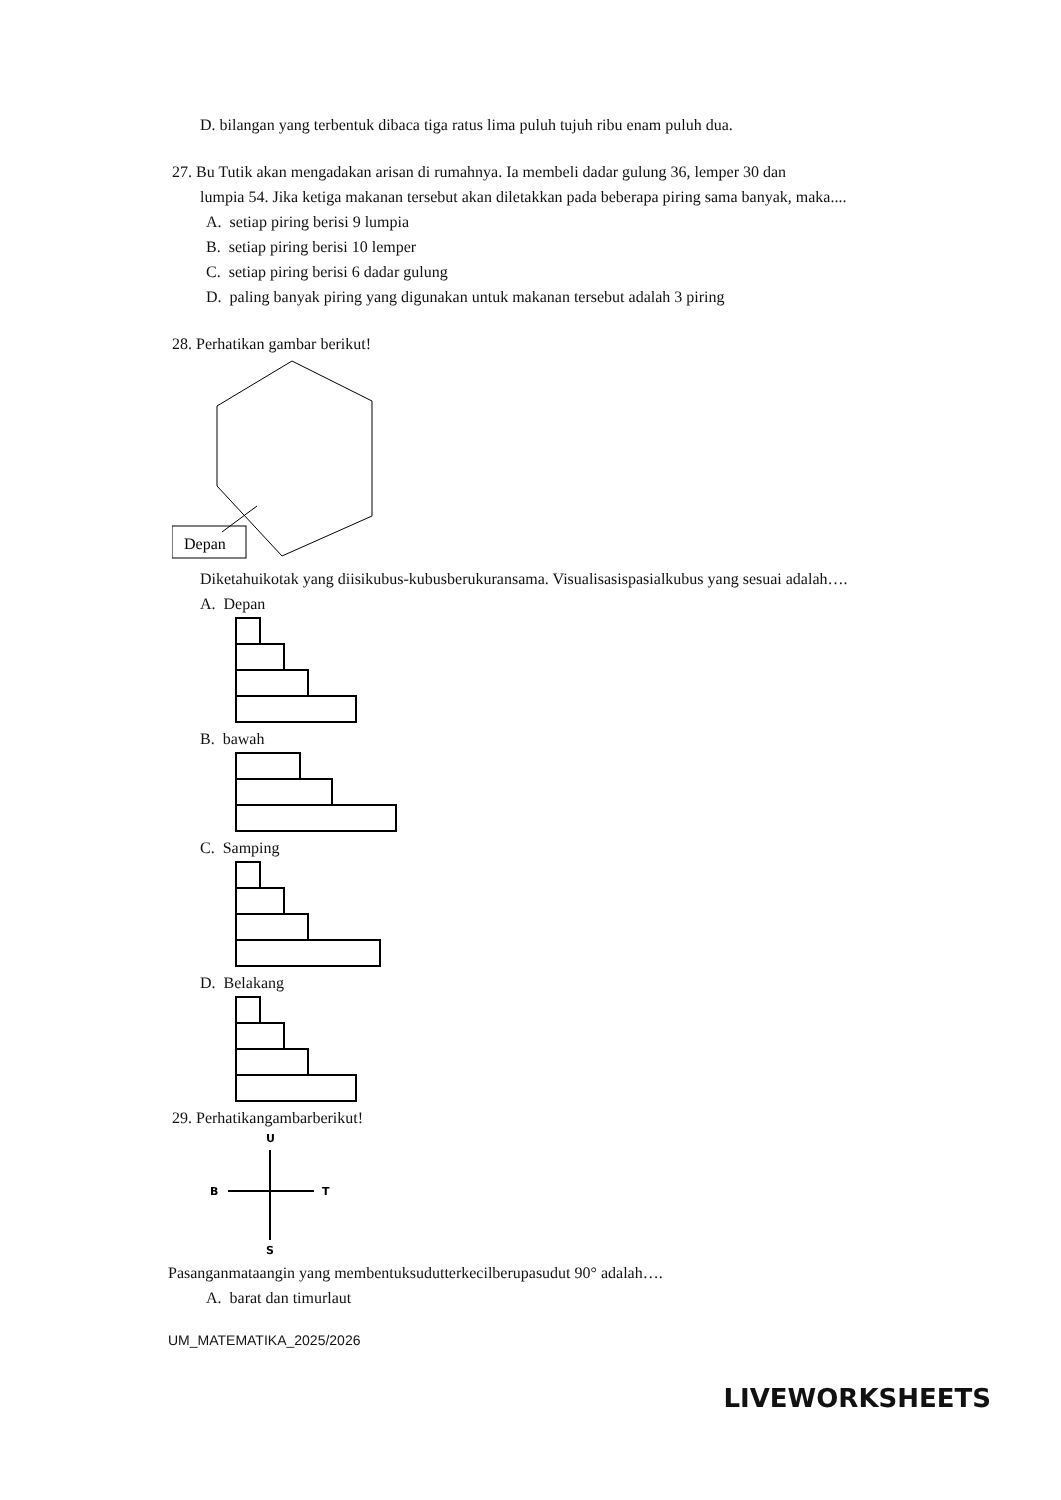D. bilangan yang terbentuk dibaca tiga ratus lima puluh tujuh ribu enam puluh dua.
27. Bu Tutik akan mengadakan arisan di rumahnya. Ia membeli dadar gulung 36, lemper 30 dan
lumpia 54. Jika ketiga makanan tersebut akan diletakkan pada beberapa piring sama banyak, maka....
A. setiap piring berisi 9 lumpia
B. setiap piring berisi 10 lemper
C. setiap piring berisi 6 dadar gulung
D. paling banyak piring yang digunakan untuk makanan tersebut adalah 3 piring
28. Perhatikan gambar berikut!
Depan
Diketahuikotak yang diisikubus-kubusberukuransama. Visualisasispasialkubus yang sesuai adalah….
A. Depan
B. bawah
C. Samping
D. Belakang
29. Perhatikangambarberikut!
U
B
T
S
Pasanganmataangin yang membentuksudutterkecilberupasudut 90° adalah….
A. barat dan timurlaut
UM_MATEMATIKA_2025/2026
LIVEWORKSHEETS